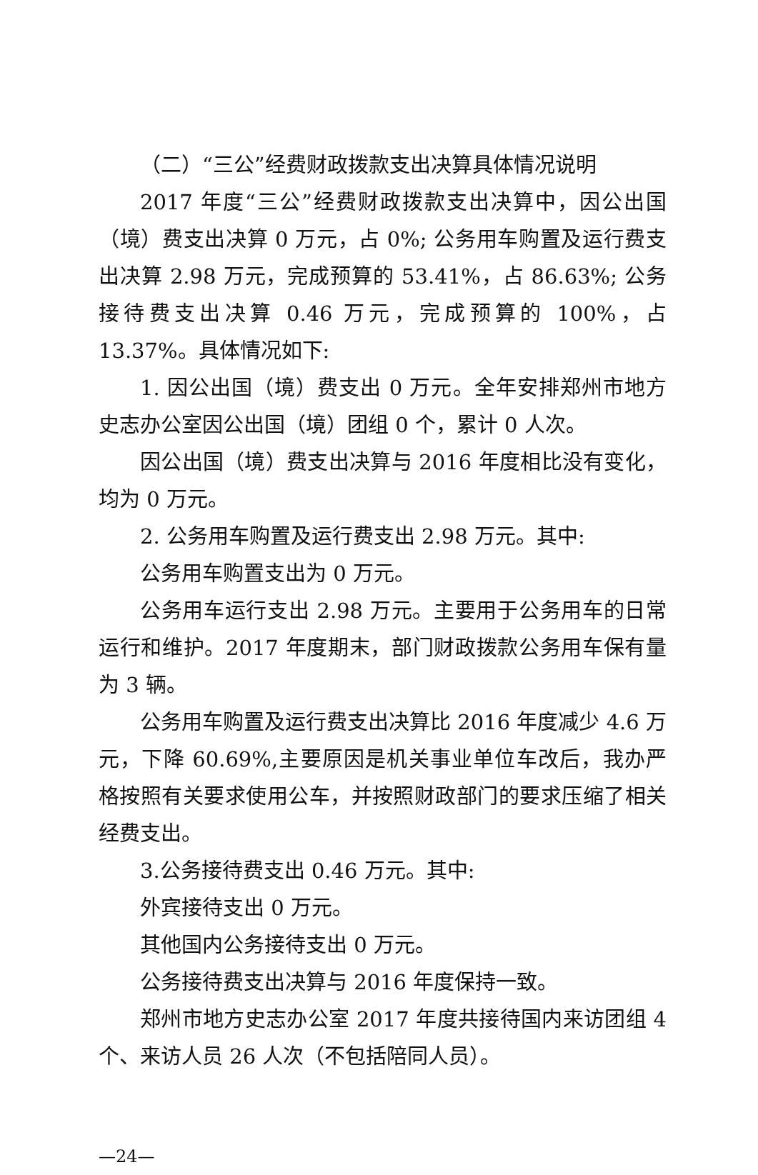（二）“三公”经费财政拨款支出决算具体情况说明
2017 年度“三公”经费财政拨款支出决算中，因公出国（境）费支出决算 0 万元，占 0%; 公务用车购置及运行费支出决算 2.98 万元，完成预算的 53.41%，占 86.63%; 公务接待费支出决算 0.46 万元，完成预算的 100%，占 13.37%。具体情况如下:
1. 因公出国（境）费支出 0 万元。全年安排郑州市地方史志办公室因公出国（境）团组 0 个，累计 0 人次。
因公出国（境）费支出决算与 2016 年度相比没有变化，均为 0 万元。
2. 公务用车购置及运行费支出 2.98 万元。其中:
公务用车购置支出为 0 万元。
公务用车运行支出 2.98 万元。主要用于公务用车的日常运行和维护。2017 年度期末，部门财政拨款公务用车保有量为 3 辆。
公务用车购置及运行费支出决算比 2016 年度减少 4.6 万元，下降 60.69%,主要原因是机关事业单位车改后，我办严格按照有关要求使用公车，并按照财政部门的要求压缩了相关经费支出。
3.公务接待费支出 0.46 万元。其中:
外宾接待支出 0 万元。
其他国内公务接待支出 0 万元。
公务接待费支出决算与 2016 年度保持一致。
郑州市地方史志办公室 2017 年度共接待国内来访团组 4 个、来访人员 26 人次（不包括陪同人员）。
—24—